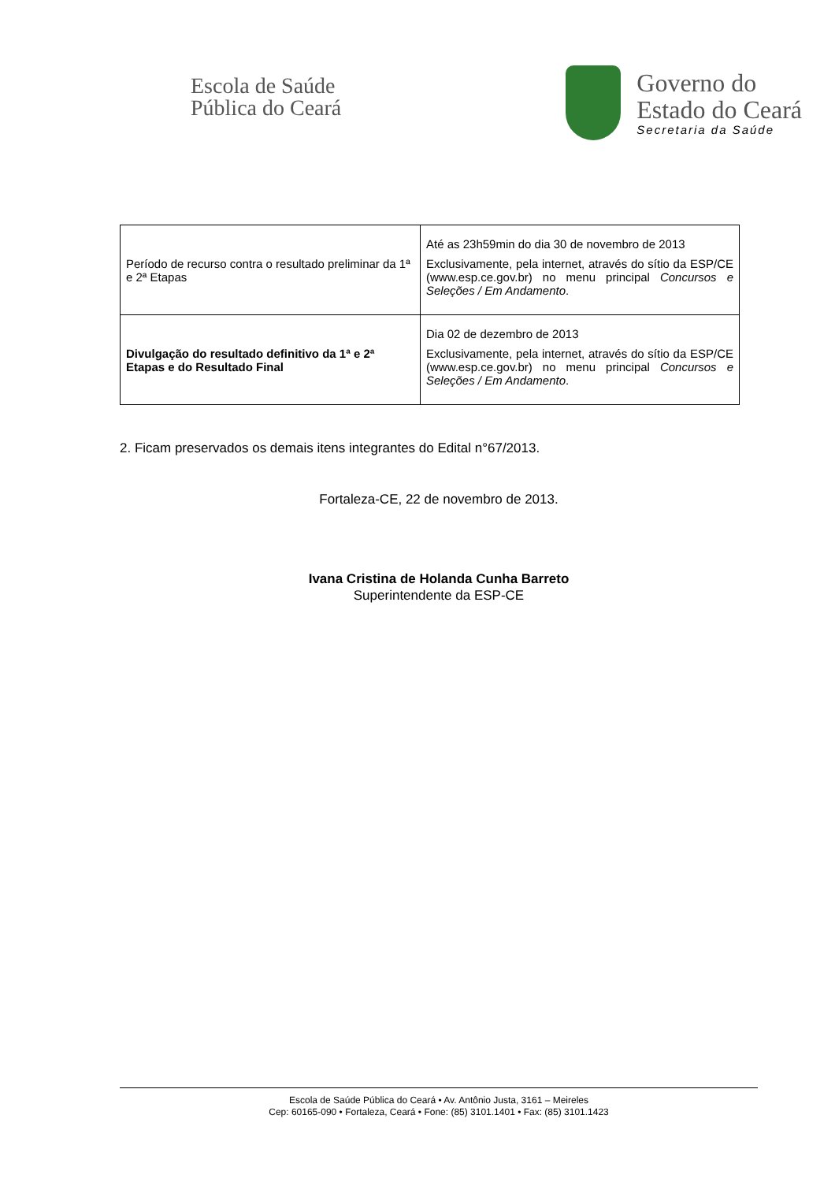Escola de Saúde
Pública do Ceará
Governo do
Estado do Ceará
Secretaria da Saúde
| Período de recurso contra o resultado preliminar da 1ª e 2ª Etapas | Até as 23h59min do dia 30 de novembro de 2013 Exclusivamente, pela internet, através do sítio da ESP/CE (www.esp.ce.gov.br) no menu principal Concursos e Seleções / Em Andamento . |
| Divulgação do resultado definitivo da 1ª e 2ª Etapas e do Resultado Final | Dia 02 de dezembro de 2013 Exclusivamente, pela internet, através do sítio da ESP/CE (www.esp.ce.gov.br) no menu principal Concursos e Seleções / Em Andamento . |
2. Ficam preservados os demais itens integrantes do Edital n°67/2013.
Fortaleza-CE, 22 de novembro de 2013.
Ivana Cristina de Holanda Cunha Barreto
Superintendente da ESP-CE
Escola de Saúde Pública do Ceará • Av. Antônio Justa, 3161 – Meireles
Cep: 60165-090 • Fortaleza, Ceará • Fone: (85) 3101.1401 • Fax: (85) 3101.1423